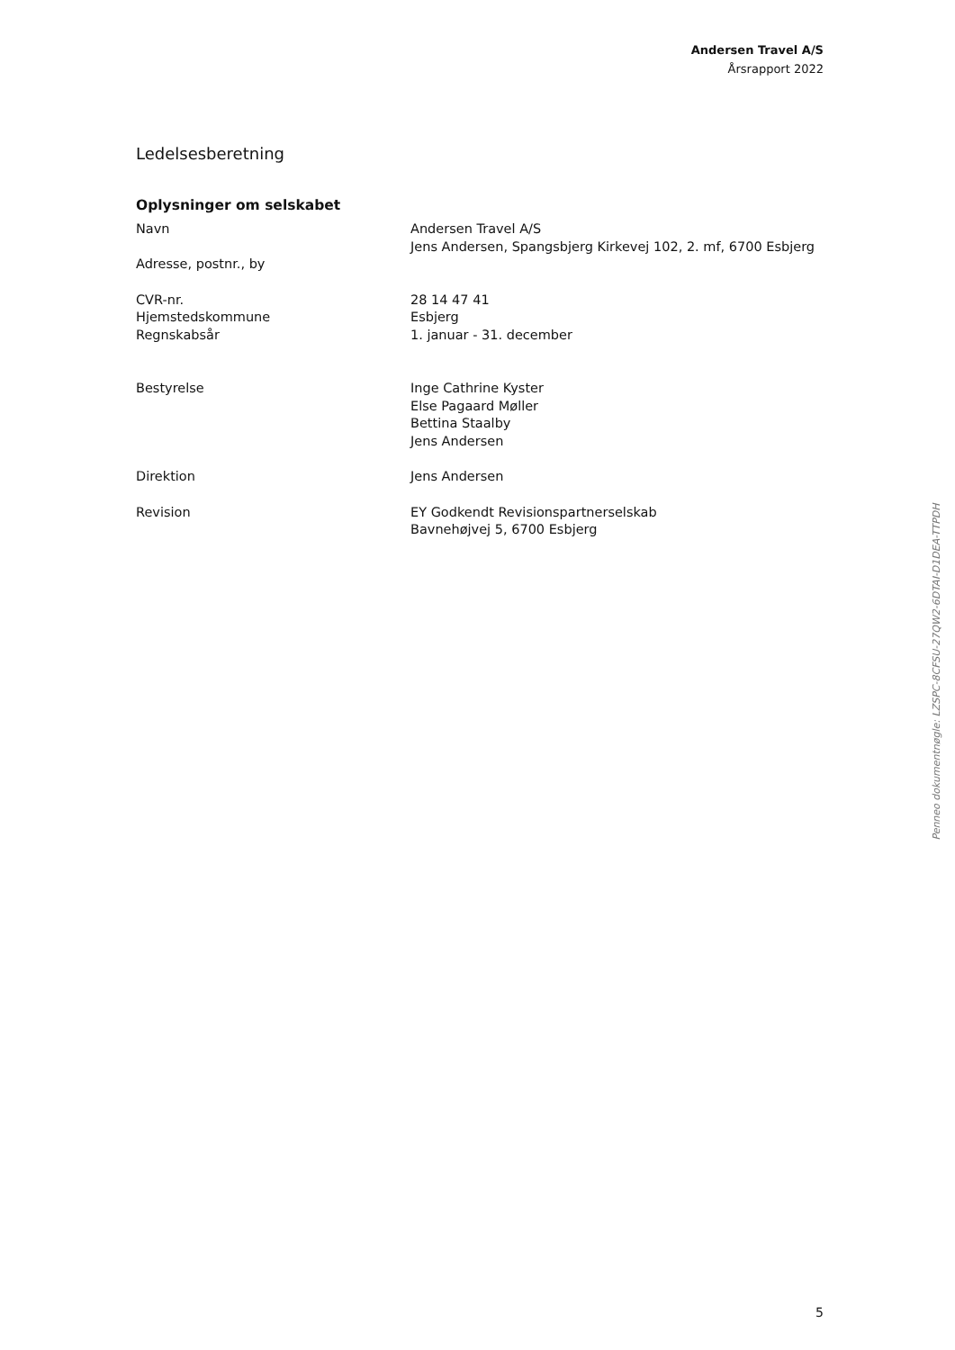Andersen Travel A/S
Årsrapport 2022
Ledelsesberetning
Oplysninger om selskabet
| Navn | Andersen Travel A/S |
| Adresse, postnr., by | Jens Andersen, Spangsbjerg Kirkevej 102, 2. mf, 6700 Esbjerg |
| CVR-nr. | 28 14 47 41 |
| Hjemstedskommune | Esbjerg |
| Regnskabsår | 1. januar - 31. december |
| Bestyrelse | Inge Cathrine Kyster Else Pagaard Møller Bettina Staalby Jens Andersen |
| Direktion | Jens Andersen |
| Revision | EY Godkendt Revisionspartnerselskab Bavnehøjvej 5, 6700 Esbjerg |
Penneo dokumentnøgle: LZSPC-8CFSU-27QW2-6DTAI-D1DEA-TTPDH
5